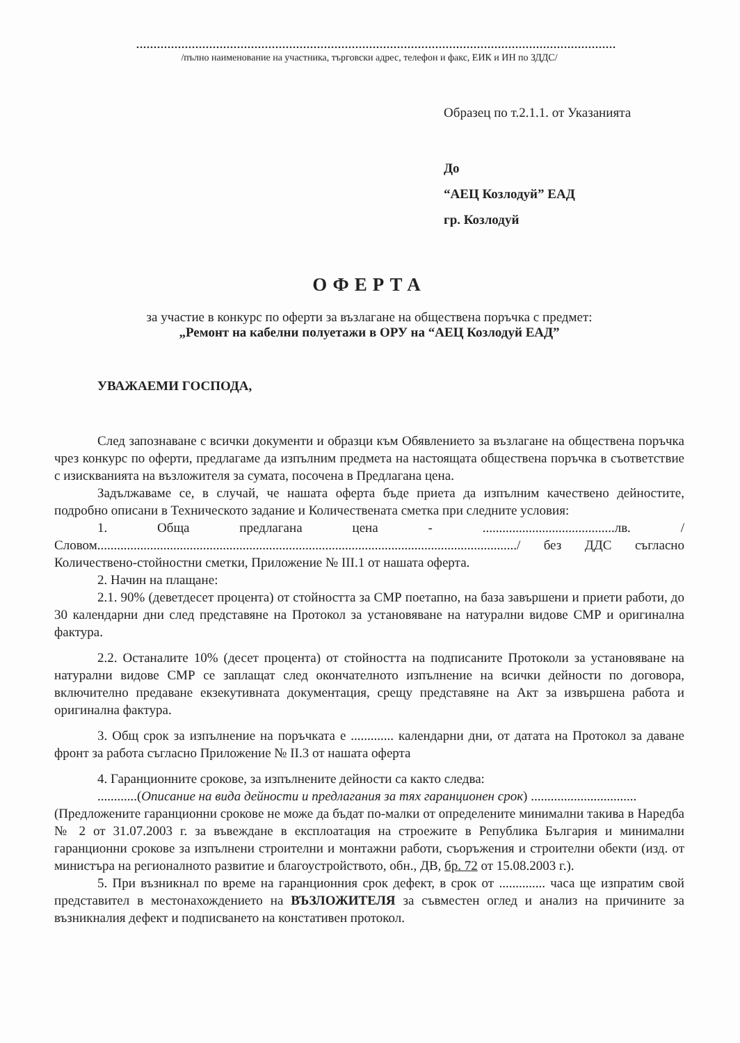..........................................................................................................................................
/пълно наименование на участника, търговски адрес, телефон и факс, ЕИК и ИН по ЗДДС/
Образец по т.2.1.1. от Указанията
До
“АЕЦ Козлодуй” ЕАД
гр. Козлодуй
ОФЕРТА
за участие в конкурс по оферти за възлагане на обществена поръчка с предмет:
„Ремонт на кабелни полуетажи в ОРУ на “АЕЦ Козлодуй ЕАД”
УВАЖАЕМИ ГОСПОДА,
След запознаване с всички документи и образци към Обявлението за възлагане на обществена поръчка чрез конкурс по оферти, предлагаме да изпълним предмета на настоящата обществена поръчка в съответствие с изискванията на възложителя за сумата, посочена в Предлагана цена.
Задължаваме се, в случай, че нашата оферта бъде приета да изпълним качествено дейностите, подробно описани в Техническото задание и Количествената сметка при следните условия:
1. Обща предлагана цена - ........................................лв. /Словом.............................................................................................................................../ без ДДС съгласно Количествено-стойностни сметки, Приложение № III.1 от нашата оферта.
2. Начин на плащане:
2.1. 90% (деветдесет процента) от стойността за СМР поетапно, на база завършени и приети работи, до 30 календарни дни след представяне на Протокол за установяване на натурални видове СМР и оригинална фактура.
2.2. Останалите 10% (десет процента) от стойността на подписаните Протоколи за установяване на натурални видове СМР се заплащат след окончателното изпълнение на всички дейности по договора, включително предаване екзекутивната документация, срещу представяне на Акт за извършена работа и оригинална фактура.
3. Общ срок за изпълнение на поръчката е ............. календарни дни, от датата на Протокол за даване фронт за работа съгласно Приложение № II.3 от нашата оферта
4. Гаранционните срокове, за изпълнените дейности са както следва:
............(Описание на вида дейности и предлагания за тях гаранционен срок) ................................
(Предложените гаранционни срокове не може да бъдат по-малки от определените минимални такива в Наредба № 2 от 31.07.2003 г. за въвеждане в експлоатация на строежите в Република България и минимални гаранционни срокове за изпълнени строителни и монтажни работи, съоръжения и строителни обекти (изд. от министъра на регионалното развитие и благоустройството, обн., ДВ, бр. 72 от 15.08.2003 г.).
5. При възникнал по време на гаранционния срок дефект, в срок от .............. часа ще изпратим свой представител в местонахождението на ВЪЗЛОЖИТЕЛЯ за съвместен оглед и анализ на причините за възникналия дефект и подписването на констативен протокол.